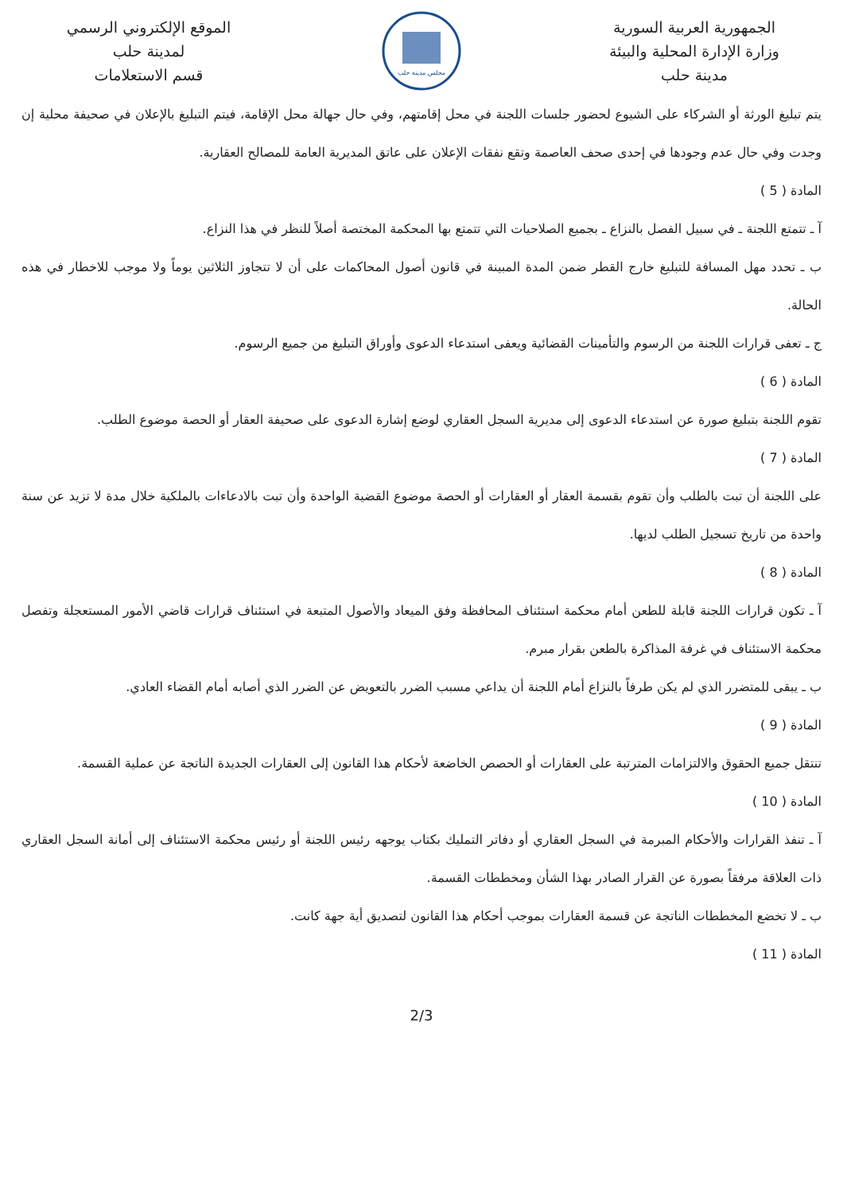الجمهورية العربية السورية
وزارة الإدارة المحلية والبيئة
مدينة حلب
مجلس مدينة حلب
الموقع الإلكتروني الرسمي
لمدينة حلب
قسم الاستعلامات
يتم تبليغ الورثة أو الشركاء على الشيوع لحضور جلسات اللجنة في محل إقامتهم، وفي حال جهالة محل الإقامة، فيتم التبليغ بالإعلان في صحيفة محلية إن وجدت وفي حال عدم وجودها في إحدى صحف العاصمة وتقع نفقات الإعلان على عاتق المديرية العامة للمصالح العقارية.
المادة ( 5 )
آ ـ تتمتع اللجنة ـ في سبيل الفصل بالنزاع ـ بجميع الصلاحيات التي تتمتع بها المحكمة المختصة أصلاً للنظر في هذا النزاع.
ب ـ تحدد مهل المسافة للتبليغ خارج القطر ضمن المدة المبينة في قانون أصول المحاكمات على أن لا تتجاوز الثلاثين يوماً ولا موجب للاخطار في هذه الحالة.
ج ـ تعفى قرارات اللجنة من الرسوم والتأمينات القضائية ويعفى استدعاء الدعوى وأوراق التبليغ من جميع الرسوم.
المادة ( 6 )
تقوم اللجنة بتبليغ صورة عن استدعاء الدعوى إلى مديرية السجل العقاري لوضع إشارة الدعوى على صحيفة العقار أو الحصة موضوع الطلب.
المادة ( 7 )
على اللجنة أن تبت بالطلب وأن تقوم بقسمة العقار أو العقارات أو الحصة موضوع القضية الواحدة وأن تبت بالادعاءات بالملكية خلال مدة لا تزيد عن سنة واحدة من تاريخ تسجيل الطلب لديها.
المادة ( 8 )
آ ـ تكون قرارات اللجنة قابلة للطعن أمام محكمة استئناف المحافظة وفق الميعاد والأصول المتبعة في استئناف قرارات قاضي الأمور المستعجلة وتفصل محكمة الاستئناف في غرفة المذاكرة بالطعن بقرار مبرم.
ب ـ يبقى للمتضرر الذي لم يكن طرفاً بالنزاع أمام اللجنة أن يداعي مسبب الضرر بالتعويض عن الضرر الذي أصابه أمام القضاء العادي.
المادة ( 9 )
تنتقل جميع الحقوق والالتزامات المترتبة على العقارات أو الحصص الخاضعة لأحكام هذا القانون إلى العقارات الجديدة الناتجة عن عملية القسمة.
المادة ( 10 )
آ ـ تنفذ القرارات والأحكام المبرمة في السجل العقاري أو دفاتر التمليك بكتاب يوجهه رئيس اللجنة أو رئيس محكمة الاستئناف إلى أمانة السجل العقاري ذات العلاقة مرفقاً بصورة عن القرار الصادر بهذا الشأن ومخططات القسمة.
ب ـ لا تخضع المخططات الناتجة عن قسمة العقارات بموجب أحكام هذا القانون لتصديق أية جهة كانت.
المادة ( 11 )
2/3